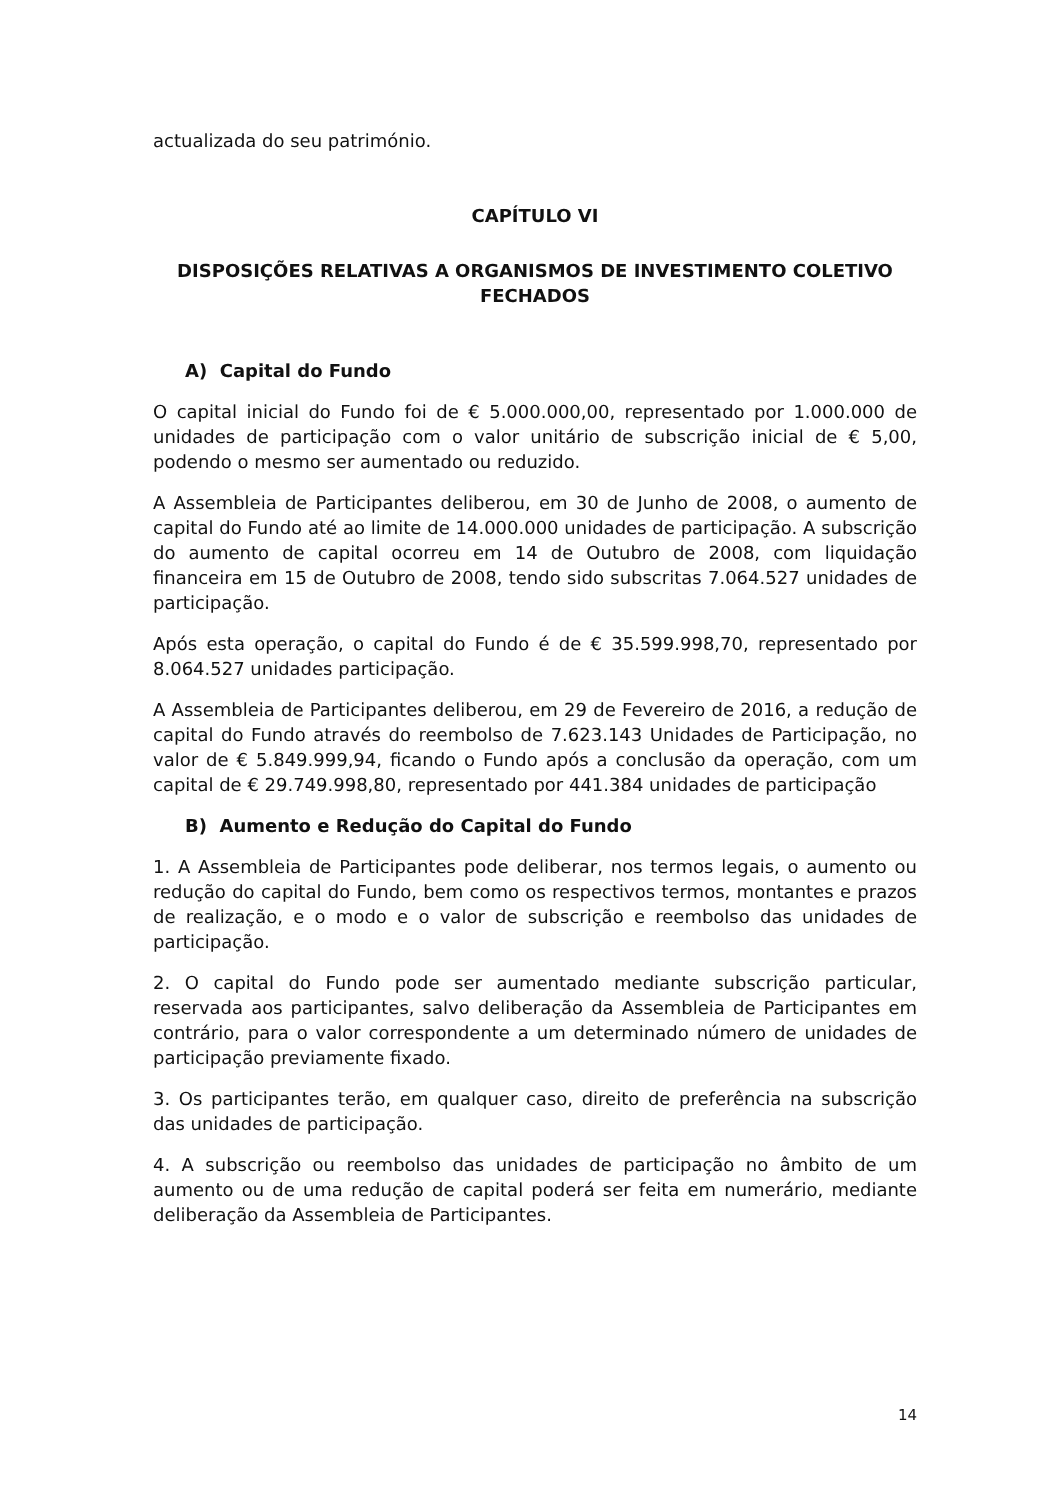actualizada do seu património.
CAPÍTULO VI
DISPOSIÇÕES RELATIVAS A ORGANISMOS DE INVESTIMENTO COLETIVO FECHADOS
A) Capital do Fundo
O capital inicial do Fundo foi de € 5.000.000,00, representado por 1.000.000 de unidades de participação com o valor unitário de subscrição inicial de € 5,00, podendo o mesmo ser aumentado ou reduzido.
A Assembleia de Participantes deliberou, em 30 de Junho de 2008, o aumento de capital do Fundo até ao limite de 14.000.000 unidades de participação. A subscrição do aumento de capital ocorreu em 14 de Outubro de 2008, com liquidação financeira em 15 de Outubro de 2008, tendo sido subscritas 7.064.527 unidades de participação.
Após esta operação, o capital do Fundo é de € 35.599.998,70, representado por 8.064.527 unidades participação.
A Assembleia de Participantes deliberou, em 29 de Fevereiro de 2016, a redução de capital do Fundo através do reembolso de 7.623.143 Unidades de Participação, no valor de € 5.849.999,94, ficando o Fundo após a conclusão da operação, com um capital de € 29.749.998,80, representado por 441.384 unidades de participação
B) Aumento e Redução do Capital do Fundo
1. A Assembleia de Participantes pode deliberar, nos termos legais, o aumento ou redução do capital do Fundo, bem como os respectivos termos, montantes e prazos de realização, e o modo e o valor de subscrição e reembolso das unidades de participação.
2. O capital do Fundo pode ser aumentado mediante subscrição particular, reservada aos participantes, salvo deliberação da Assembleia de Participantes em contrário, para o valor correspondente a um determinado número de unidades de participação previamente fixado.
3. Os participantes terão, em qualquer caso, direito de preferência na subscrição das unidades de participação.
4. A subscrição ou reembolso das unidades de participação no âmbito de um aumento ou de uma redução de capital poderá ser feita em numerário, mediante deliberação da Assembleia de Participantes.
14